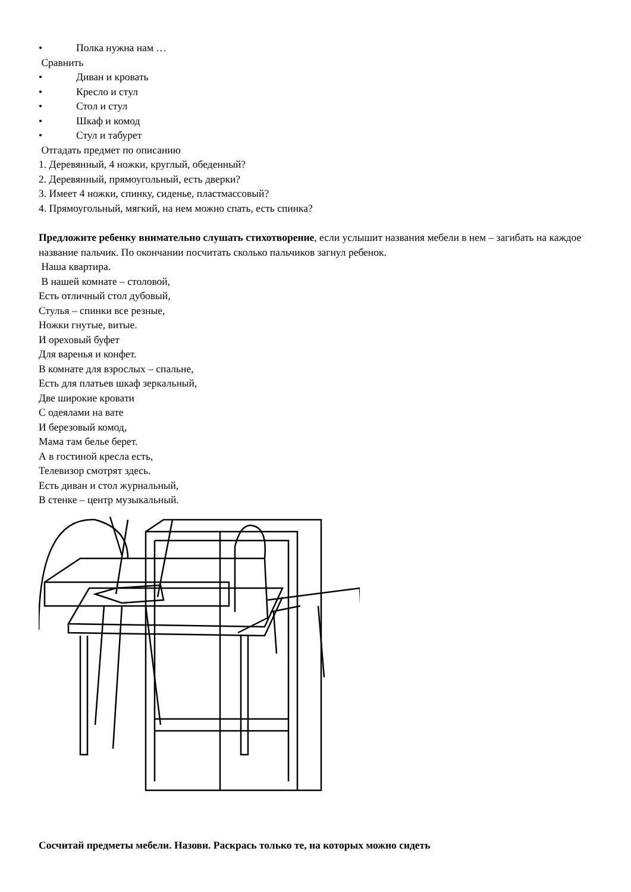• Полка нужна нам …
Сравнить
• Диван и кровать
• Кресло и стул
• Стол и стул
• Шкаф и комод
• Стул и табурет
Отгадать предмет по описанию
1. Деревянный, 4 ножки, круглый, обеденный?
2. Деревянный, прямоугольный, есть дверки?
3. Имеет 4 ножки, спинку, сиденье, пластмассовый?
4. Прямоугольный, мягкий, на нем можно спать, есть спинка?
Предложите ребенку внимательно слушать стихотворение, если услышит названия мебели в нем – загибать на каждое название пальчик. По окончании посчитать сколько пальчиков загнул ребенок.
Наша квартира.
В нашей комнате – столовой,
Есть отличный стол дубовый,
Стулья – спинки все резные,
Ножки гнутые, витые.
И ореховый буфет
Для варенья и конфет.
В комнате для взрослых – спальне,
Есть для платьев шкаф зеркальный,
Две широкие кровати
С одеялами на вате
И березовый комод,
Мама там белье берет.
А в гостиной кресла есть,
Телевизор смотрят здесь.
Есть диван и стол журнальный,
В стенке – центр музыкальный.
Сосчитай предметы мебели. Назови. Раскрась только те, на которых можно сидеть